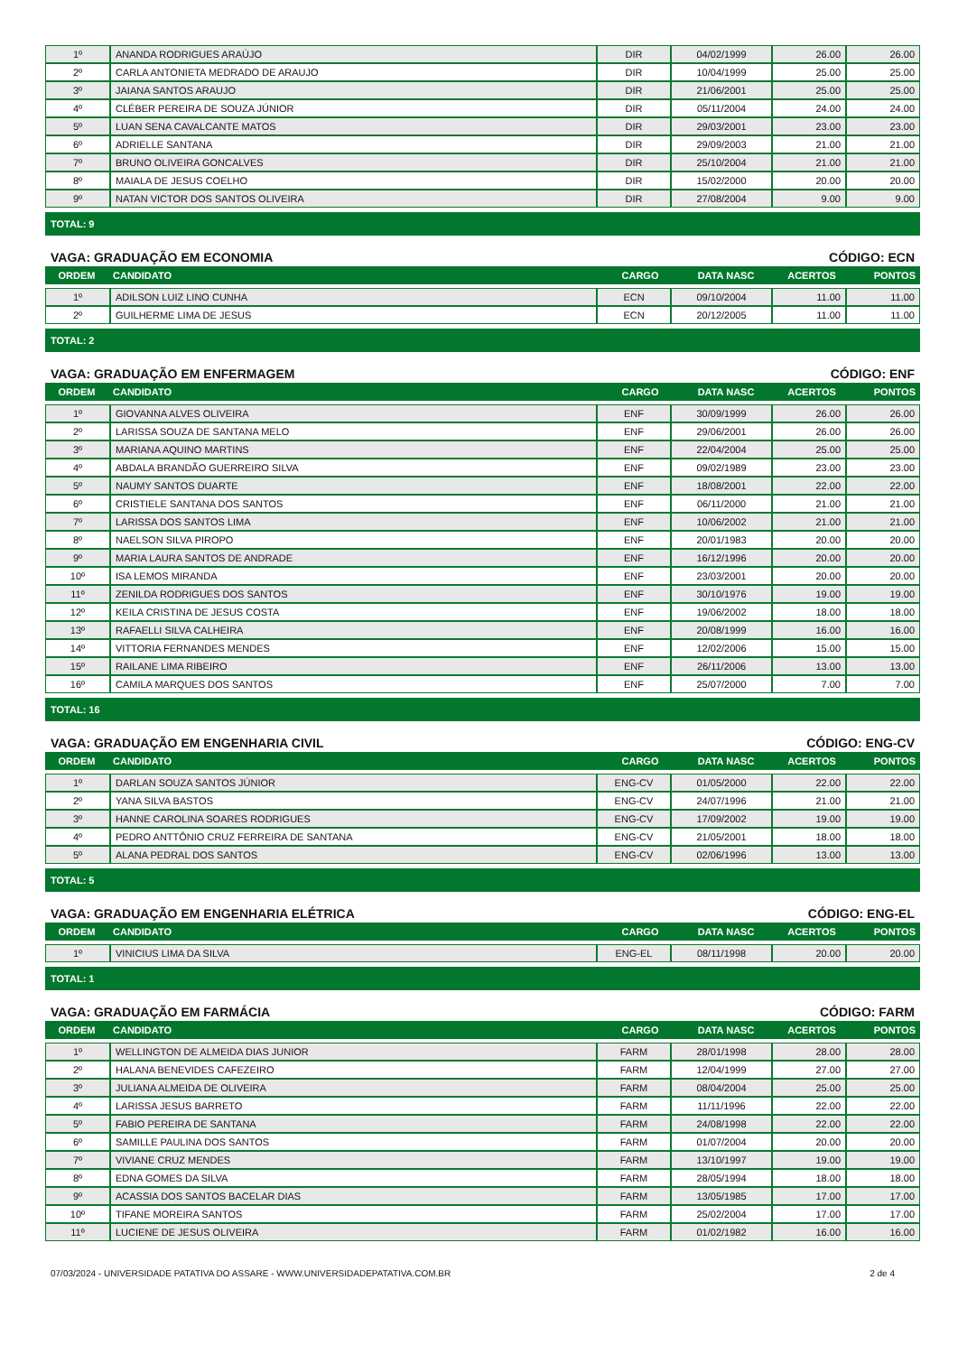| 1º | ANANDA RODRIGUES ARAÚJO | DIR | 04/02/1999 | 26.00 | 26.00 |
| 2º | CARLA ANTONIETA MEDRADO DE ARAUJO | DIR | 10/04/1999 | 25.00 | 25.00 |
| 3º | JAIANA SANTOS ARAUJO | DIR | 21/06/2001 | 25.00 | 25.00 |
| 4º | CLÉBER PEREIRA DE SOUZA JÚNIOR | DIR | 05/11/2004 | 24.00 | 24.00 |
| 5º | LUAN SENA CAVALCANTE MATOS | DIR | 29/03/2001 | 23.00 | 23.00 |
| 6º | ADRIELLE SANTANA | DIR | 29/09/2003 | 21.00 | 21.00 |
| 7º | BRUNO OLIVEIRA GONCALVES | DIR | 25/10/2004 | 21.00 | 21.00 |
| 8º | MAIALA DE JESUS COELHO | DIR | 15/02/2000 | 20.00 | 20.00 |
| 9º | NATAN VICTOR DOS SANTOS OLIVEIRA | DIR | 27/08/2004 | 9.00 | 9.00 |
TOTAL: 9
VAGA: GRADUAÇÃO EM ECONOMIA CÓDIGO: ECN
| ORDEM | CANDIDATO | CARGO | DATA NASC | ACERTOS | PONTOS |
| --- | --- | --- | --- | --- | --- |
| 1º | ADILSON LUIZ LINO CUNHA | ECN | 09/10/2004 | 11.00 | 11.00 |
| 2º | GUILHERME LIMA DE JESUS | ECN | 20/12/2005 | 11.00 | 11.00 |
TOTAL: 2
VAGA: GRADUAÇÃO EM ENFERMAGEM CÓDIGO: ENF
| ORDEM | CANDIDATO | CARGO | DATA NASC | ACERTOS | PONTOS |
| --- | --- | --- | --- | --- | --- |
| 1º | GIOVANNA ALVES OLIVEIRA | ENF | 30/09/1999 | 26.00 | 26.00 |
| 2º | LARISSA SOUZA DE SANTANA MELO | ENF | 29/06/2001 | 26.00 | 26.00 |
| 3º | MARIANA AQUINO MARTINS | ENF | 22/04/2004 | 25.00 | 25.00 |
| 4º | ABDALA BRANDÃO GUERREIRO SILVA | ENF | 09/02/1989 | 23.00 | 23.00 |
| 5º | NAUMY SANTOS DUARTE | ENF | 18/08/2001 | 22.00 | 22.00 |
| 6º | CRISTIELE SANTANA DOS SANTOS | ENF | 06/11/2000 | 21.00 | 21.00 |
| 7º | LARISSA DOS SANTOS LIMA | ENF | 10/06/2002 | 21.00 | 21.00 |
| 8º | NAELSON SILVA PIROPO | ENF | 20/01/1983 | 20.00 | 20.00 |
| 9º | MARIA LAURA SANTOS DE ANDRADE | ENF | 16/12/1996 | 20.00 | 20.00 |
| 10º | ISA LEMOS MIRANDA | ENF | 23/03/2001 | 20.00 | 20.00 |
| 11º | ZENILDA RODRIGUES DOS SANTOS | ENF | 30/10/1976 | 19.00 | 19.00 |
| 12º | KEILA CRISTINA DE JESUS COSTA | ENF | 19/06/2002 | 18.00 | 18.00 |
| 13º | RAFAELLI SILVA CALHEIRA | ENF | 20/08/1999 | 16.00 | 16.00 |
| 14º | VITTORIA FERNANDES MENDES | ENF | 12/02/2006 | 15.00 | 15.00 |
| 15º | RAILANE LIMA RIBEIRO | ENF | 26/11/2006 | 13.00 | 13.00 |
| 16º | CAMILA MARQUES DOS SANTOS | ENF | 25/07/2000 | 7.00 | 7.00 |
TOTAL: 16
VAGA: GRADUAÇÃO EM ENGENHARIA CIVIL CÓDIGO: ENG-CV
| ORDEM | CANDIDATO | CARGO | DATA NASC | ACERTOS | PONTOS |
| --- | --- | --- | --- | --- | --- |
| 1º | DARLAN SOUZA SANTOS JÚNIOR | ENG-CV | 01/05/2000 | 22.00 | 22.00 |
| 2º | YANA SILVA BASTOS | ENG-CV | 24/07/1996 | 21.00 | 21.00 |
| 3º | HANNE CAROLINA SOARES RODRIGUES | ENG-CV | 17/09/2002 | 19.00 | 19.00 |
| 4º | PEDRO ANTTÔNIO CRUZ FERREIRA DE SANTANA | ENG-CV | 21/05/2001 | 18.00 | 18.00 |
| 5º | ALANA PEDRAL DOS SANTOS | ENG-CV | 02/06/1996 | 13.00 | 13.00 |
TOTAL: 5
VAGA: GRADUAÇÃO EM ENGENHARIA ELÉTRICA CÓDIGO: ENG-EL
| ORDEM | CANDIDATO | CARGO | DATA NASC | ACERTOS | PONTOS |
| --- | --- | --- | --- | --- | --- |
| 1º | VINICIUS LIMA DA SILVA | ENG-EL | 08/11/1998 | 20.00 | 20.00 |
TOTAL: 1
VAGA: GRADUAÇÃO EM FARMÁCIA CÓDIGO: FARM
| ORDEM | CANDIDATO | CARGO | DATA NASC | ACERTOS | PONTOS |
| --- | --- | --- | --- | --- | --- |
| 1º | WELLINGTON DE ALMEIDA DIAS JUNIOR | FARM | 28/01/1998 | 28.00 | 28.00 |
| 2º | HALANA BENEVIDES CAFEZEIRO | FARM | 12/04/1999 | 27.00 | 27.00 |
| 3º | JULIANA ALMEIDA DE OLIVEIRA | FARM | 08/04/2004 | 25.00 | 25.00 |
| 4º | LARISSA JESUS BARRETO | FARM | 11/11/1996 | 22.00 | 22.00 |
| 5º | FABIO PEREIRA DE SANTANA | FARM | 24/08/1998 | 22.00 | 22.00 |
| 6º | SAMILLE PAULINA DOS SANTOS | FARM | 01/07/2004 | 20.00 | 20.00 |
| 7º | VIVIANE CRUZ MENDES | FARM | 13/10/1997 | 19.00 | 19.00 |
| 8º | EDNA GOMES DA SILVA | FARM | 28/05/1994 | 18.00 | 18.00 |
| 9º | ACASSIA DOS SANTOS BACELAR DIAS | FARM | 13/05/1985 | 17.00 | 17.00 |
| 10º | TIFANE MOREIRA SANTOS | FARM | 25/02/2004 | 17.00 | 17.00 |
| 11º | LUCIENE DE JESUS OLIVEIRA | FARM | 01/02/1982 | 16.00 | 16.00 |
07/03/2024 - UNIVERSIDADE PATATIVA DO ASSARE - WWW.UNIVERSIDADEPATATIVA.COM.BR 2 de 4